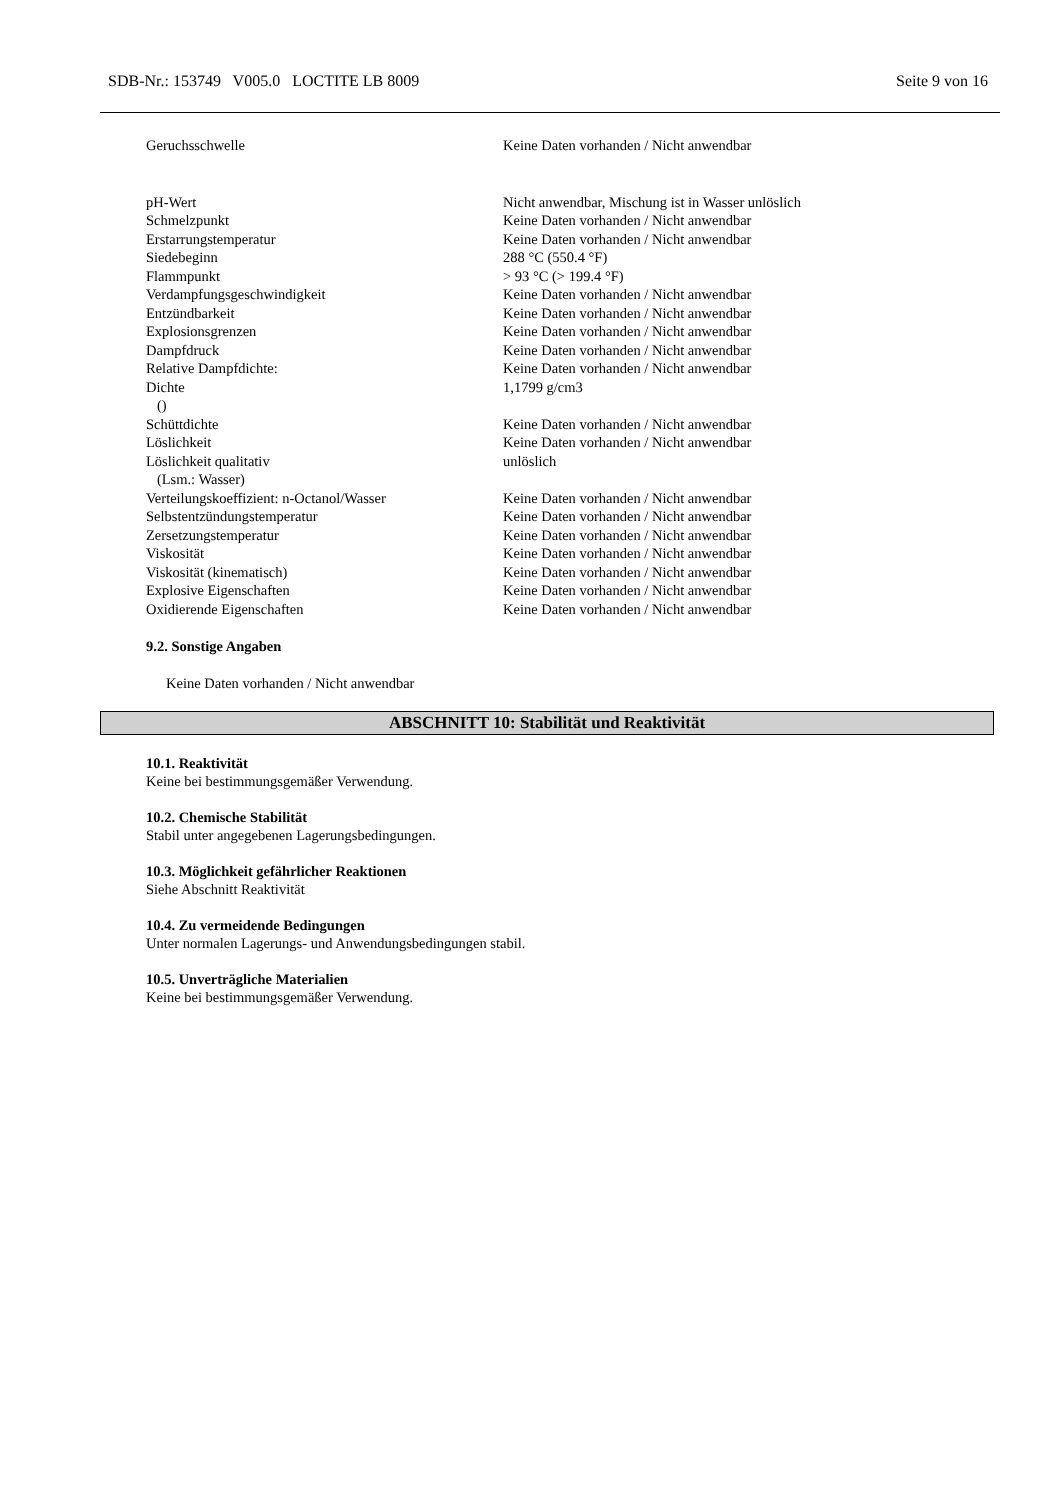SDB-Nr.: 153749 V005.0 LOCTITE LB 8009 Seite 9 von 16
| Geruchsschwelle | Keine Daten vorhanden / Nicht anwendbar |
| pH-Wert | Nicht anwendbar, Mischung ist in Wasser unlöslich |
| Schmelzpunkt | Keine Daten vorhanden / Nicht anwendbar |
| Erstarrungstemperatur | Keine Daten vorhanden / Nicht anwendbar |
| Siedebeginn | 288 °C (550.4 °F) |
| Flammpunkt | > 93 °C (> 199.4 °F) |
| Verdampfungsgeschwindigkeit | Keine Daten vorhanden / Nicht anwendbar |
| Entzündbarkeit | Keine Daten vorhanden / Nicht anwendbar |
| Explosionsgrenzen | Keine Daten vorhanden / Nicht anwendbar |
| Dampfdruck | Keine Daten vorhanden / Nicht anwendbar |
| Relative Dampfdichte: | Keine Daten vorhanden / Nicht anwendbar |
| Dichte () | 1,1799 g/cm3 |
| Schüttdichte | Keine Daten vorhanden / Nicht anwendbar |
| Löslichkeit | Keine Daten vorhanden / Nicht anwendbar |
| Löslichkeit qualitativ (Lsm.: Wasser) | unlöslich |
| Verteilungskoeffizient: n-Octanol/Wasser | Keine Daten vorhanden / Nicht anwendbar |
| Selbstentzündungstemperatur | Keine Daten vorhanden / Nicht anwendbar |
| Zersetzungstemperatur | Keine Daten vorhanden / Nicht anwendbar |
| Viskosität | Keine Daten vorhanden / Nicht anwendbar |
| Viskosität (kinematisch) | Keine Daten vorhanden / Nicht anwendbar |
| Explosive Eigenschaften | Keine Daten vorhanden / Nicht anwendbar |
| Oxidierende Eigenschaften | Keine Daten vorhanden / Nicht anwendbar |
9.2. Sonstige Angaben
Keine Daten vorhanden / Nicht anwendbar
ABSCHNITT 10: Stabilität und Reaktivität
10.1. Reaktivität
Keine bei bestimmungsgemäßer Verwendung.
10.2. Chemische Stabilität
Stabil unter angegebenen Lagerungsbedingungen.
10.3. Möglichkeit gefährlicher Reaktionen
Siehe Abschnitt Reaktivität
10.4. Zu vermeidende Bedingungen
Unter normalen Lagerungs- und Anwendungsbedingungen stabil.
10.5. Unverträgliche Materialien
Keine bei bestimmungsgemäßer Verwendung.